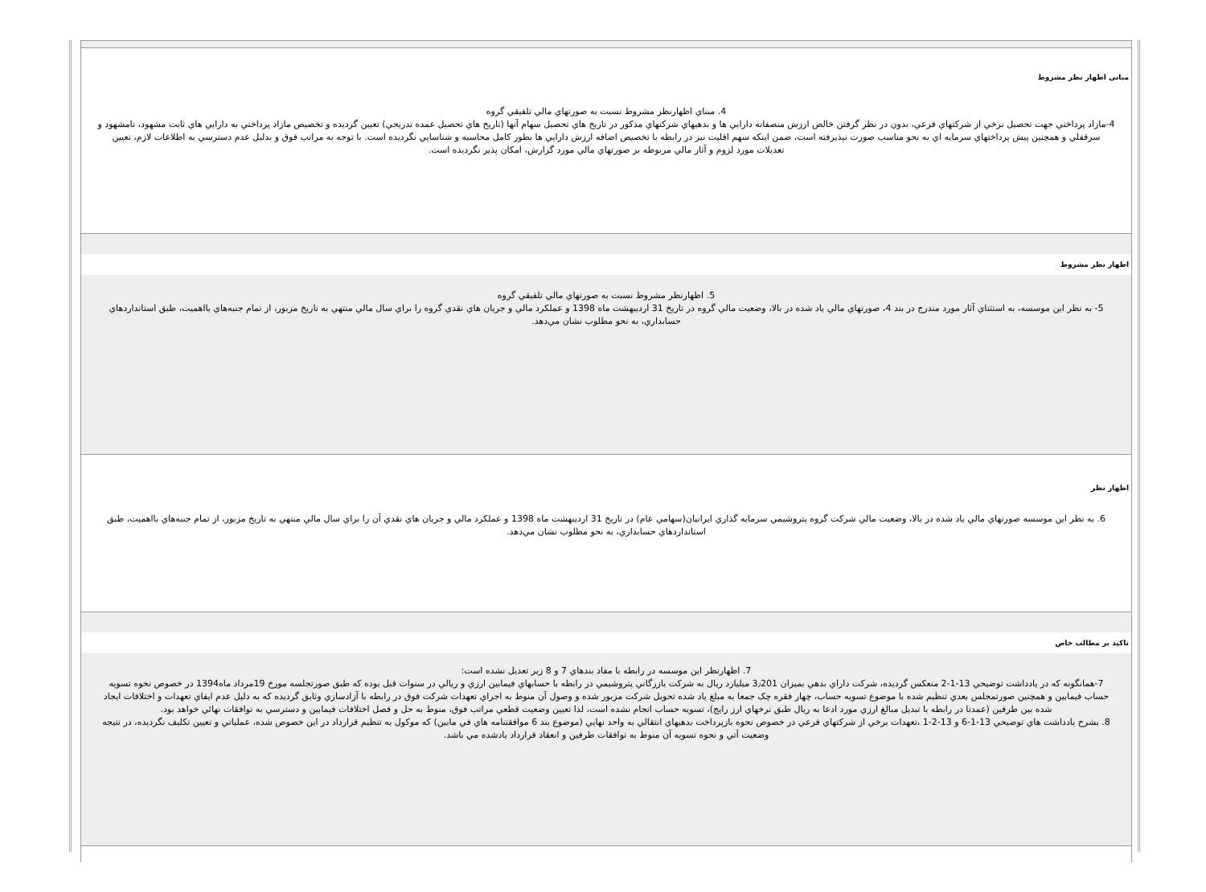مبانی اظهار نظر مشروط
4. مبناي اظهارنظر مشروط نسبت به صورتهاي مالي تلفيقي گروه
4-مازاد پرداختي جهت تحصيل برخي از شركتهاي فرعي، بدون در نظر گرفتن خالص ارزش منصفانه دارايي ها و بدهيهاي شركتهاي مذكور در تاريخ هاي تحصيل سهام آنها (تاريخ هاي تحصيل عمده تدريجي) تعيين گرديده و تخصيص مازاد پرداختي به دارايي هاي ثابت مشهود، نامشهود و سرقفلي و همچنين پيش پرداختهاي سرمايه اي به نحو مناسب صورت نپذيرفته است، ضمن اينكه سهم اقليت نيز در رابطه با تخصيص اضافه ارزش دارايي ها بطور كامل محاسبه و شناسايي نگرديده است. با توجه به مراتب فوق و بدليل عدم دسترسي به اطلاعات لازم، تعيين تعديلات مورد لزوم و آثار مالي مربوطه بر صورتهاي مالي مورد گزارش، امكان پذير نگرديده است.
اظهار نظر مشروط
5. اظهارنظر مشروط نسبت به صورتهاي مالي تلفيقي گروه
5- به نظر اين موسسه، به استثناي آثار مورد مندرج در بند 4، صورتهاي مالي ياد شده در بالا، وضعيت مالي گروه در تاريخ 31 ارديبهشت ماه 1398 و عملكرد مالي و جريان هاي نقدي گروه را براي سال مالي منتهي به تاريخ مزبور، از تمام جنبه‌هاي بااهميت، طبق استانداردهاي حسابداري، به نحو مطلوب نشان مي‌دهد.
اظهار نظر
6. به نظر اين موسسه صورتهاي مالي ياد شده در بالا، وضعيت مالي شركت گروه پتروشيمي سرمايه گذاري ايرانيان(سهامي عام) در تاريخ 31 ارديبهشت ماه 1398 و عملكرد مالي و جريان هاي نقدي آن را براي سال مالي منتهي به تاريخ مزبور، از تمام جنبه‌هاي بااهميت، طبق استانداردهاي حسابداري، به نحو مطلوب نشان مي‌دهد.
تاكيد بر مطالب خاص
7. اظهارنظر اين موسسه در رابطه با مفاد بندهاي 7 و 8 زير تعديل نشده است:
7-همانگونه كه در يادداشت توضيحي 13-1-2 منعكس گرديده، شركت داراي بدهي بميزان 3٫201 ميليارد ريال به شركت بازرگاني پتروشيمي در رابطه با حسابهاي فيمابين ارزي و ريالي در سنوات قبل بوده كه طبق صورتجلسه مورخ 19مرداد ماه1394 در خصوص نحوه تسويه حساب فيمابين و همچنين صورتمجلس بعدي تنظيم شده با موضوع تسويه حساب، چهار فقره چک جمعا به مبلغ ياد شده تحويل شركت مزبور شده و وصول آن منوط به اجراي تعهدات شركت فوق در رابطه با آزادسازي وثايق گرديده كه به دليل عدم ايفاي تعهدات و اختلافات ايجاد شده بين طرفين (عمدتا در رابطه با تبديل مبالغ ارزي مورد ادعا به ريال طبق نرخهاي ارز رايج)، تسويه حساب انجام نشده است، لذا تعيين وضعيت قطعي مراتب فوق، منوط به حل و فصل اختلافات فيمابين و دسترسي به توافقات نهائي خواهد بود.
8. بشرح يادداشت هاي توضيحي 13-1-6 و 13-2-1 ،تعهدات برخي از شركتهاي فرعي در خصوص نحوه بازپرداخت بدهيهاي انتقالي به واحد نهايي (موضوع بند 6 موافقتنامه هاي في مابين) كه موكول به تنظيم قرارداد در اين خصوص شده، عملياتي و تعيين تكليف نگرديده، در نتيجه وضعيت آتي و نحوه تسويه آن منوط به توافقات طرفين و انعقاد قرارداد يادشده مي باشد.